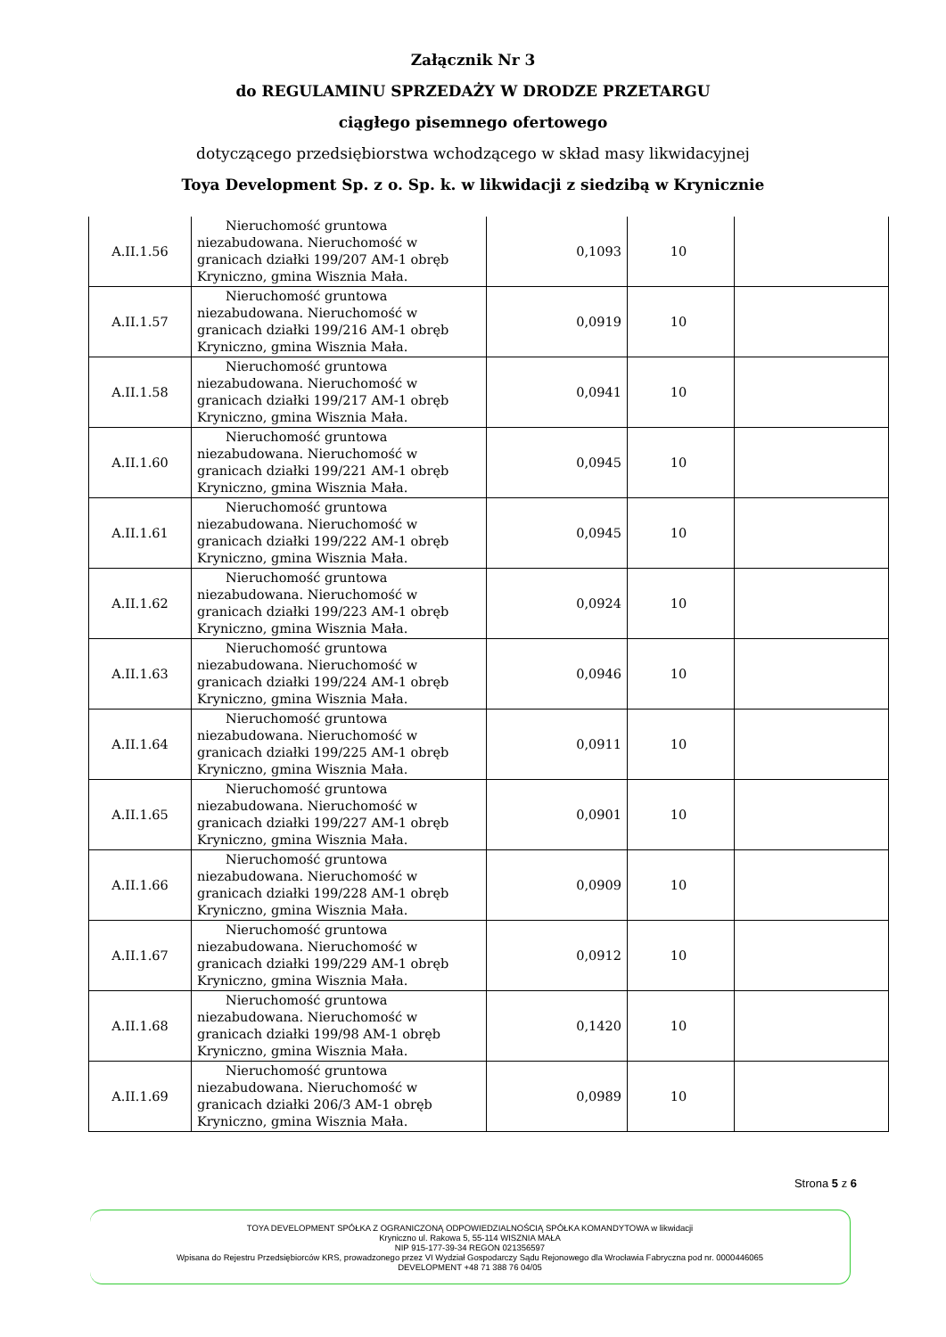Załącznik Nr 3
do REGULAMINU SPRZEDAŻY W DRODZE PRZETARGU
ciągłego pisemnego ofertowego
dotyczącego przedsiębiorstwa wchodzącego w skład masy likwidacyjnej
Toya Development Sp. z o. Sp. k. w likwidacji z siedzibą w Krynicznie
| A.II.1.56 | Nieruchomość gruntowa niezabudowana. Nieruchomość w granicach działki 199/207 AM-1 obręb Kryniczno, gmina Wisznia Mała. | 0,1093 | 10 | |
| A.II.1.57 | Nieruchomość gruntowa niezabudowana. Nieruchomość w granicach działki 199/216 AM-1 obręb Kryniczno, gmina Wisznia Mała. | 0,0919 | 10 | |
| A.II.1.58 | Nieruchomość gruntowa niezabudowana. Nieruchomość w granicach działki 199/217 AM-1 obręb Kryniczno, gmina Wisznia Mała. | 0,0941 | 10 | |
| A.II.1.60 | Nieruchomość gruntowa niezabudowana. Nieruchomość w granicach działki 199/221 AM-1 obręb Kryniczno, gmina Wisznia Mała. | 0,0945 | 10 | |
| A.II.1.61 | Nieruchomość gruntowa niezabudowana. Nieruchomość w granicach działki 199/222 AM-1 obręb Kryniczno, gmina Wisznia Mała. | 0,0945 | 10 | |
| A.II.1.62 | Nieruchomość gruntowa niezabudowana. Nieruchomość w granicach działki 199/223 AM-1 obręb Kryniczno, gmina Wisznia Mała. | 0,0924 | 10 | |
| A.II.1.63 | Nieruchomość gruntowa niezabudowana. Nieruchomość w granicach działki 199/224 AM-1 obręb Kryniczno, gmina Wisznia Mała. | 0,0946 | 10 | |
| A.II.1.64 | Nieruchomość gruntowa niezabudowana. Nieruchomość w granicach działki 199/225 AM-1 obręb Kryniczno, gmina Wisznia Mała. | 0,0911 | 10 | |
| A.II.1.65 | Nieruchomość gruntowa niezabudowana. Nieruchomość w granicach działki 199/227 AM-1 obręb Kryniczno, gmina Wisznia Mała. | 0,0901 | 10 | |
| A.II.1.66 | Nieruchomość gruntowa niezabudowana. Nieruchomość w granicach działki 199/228 AM-1 obręb Kryniczno, gmina Wisznia Mała. | 0,0909 | 10 | |
| A.II.1.67 | Nieruchomość gruntowa niezabudowana. Nieruchomość w granicach działki 199/229 AM-1 obręb Kryniczno, gmina Wisznia Mała. | 0,0912 | 10 | |
| A.II.1.68 | Nieruchomość gruntowa niezabudowana. Nieruchomość w granicach działki 199/98 AM-1 obręb Kryniczno, gmina Wisznia Mała. | 0,1420 | 10 | |
| A.II.1.69 | Nieruchomość gruntowa niezabudowana. Nieruchomość w granicach działki 206/3 AM-1 obręb Kryniczno, gmina Wisznia Mała. | 0,0989 | 10 | |
Strona 5 z 6
TOYA DEVELOPMENT SPÓŁKA Z OGRANICZONĄ ODPOWIEDZIALNOŚCIĄ SPÓŁKA KOMANDYTOWA w likwidacji
Kryniczno ul. Rakowa 5, 55-114 WISZNIA MAŁA
NIP 915-177-39-34 REGON 021356597
Wpisana do Rejestru Przedsiębiorców KRS, prowadzonego przez VI Wydział Gospodarczy Sądu Rejonowego dla Wrocławia Fabryczna pod nr. 0000446065
DEVELOPMENT +48 71 388 76 04/05